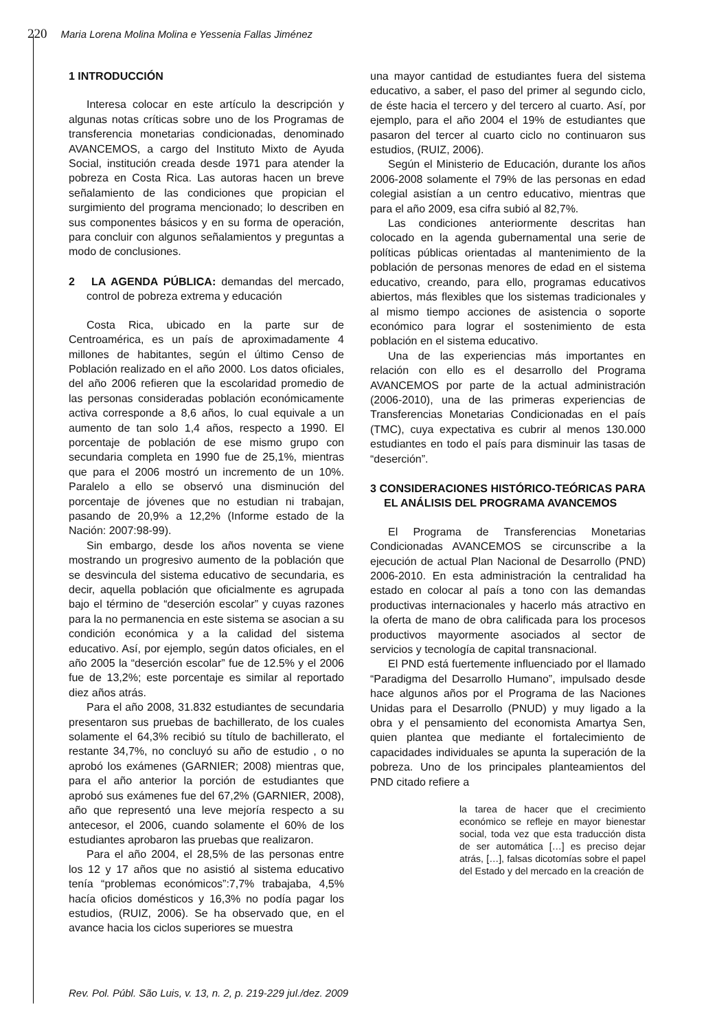220 Maria Lorena Molina Molina e Yessenia Fallas Jiménez
1 INTRODUCCIÓN
Interesa colocar en este artículo la descripción y algunas notas críticas sobre uno de los Programas de transferencia monetarias condicionadas, denominado AVANCEMOS, a cargo del Instituto Mixto de Ayuda Social, institución creada desde 1971 para atender la pobreza en Costa Rica. Las autoras hacen un breve señalamiento de las condiciones que propician el surgimiento del programa mencionado; lo describen en sus componentes básicos y en su forma de operación, para concluir con algunos señalamientos y preguntas a modo de conclusiones.
2 LA AGENDA PÚBLICA: demandas del mercado, control de pobreza extrema y educación
Costa Rica, ubicado en la parte sur de Centroamérica, es un país de aproximadamente 4 millones de habitantes, según el último Censo de Población realizado en el año 2000. Los datos oficiales, del año 2006 refieren que la escolaridad promedio de las personas consideradas población económicamente activa corresponde a 8,6 años, lo cual equivale a un aumento de tan solo 1,4 años, respecto a 1990. El porcentaje de población de ese mismo grupo con secundaria completa en 1990 fue de 25,1%, mientras que para el 2006 mostró un incremento de un 10%. Paralelo a ello se observó una disminución del porcentaje de jóvenes que no estudian ni trabajan, pasando de 20,9% a 12,2% (Informe estado de la Nación: 2007:98-99).
Sin embargo, desde los años noventa se viene mostrando un progresivo aumento de la población que se desvincula del sistema educativo de secundaria, es decir, aquella población que oficialmente es agrupada bajo el término de “deserción escolar” y cuyas razones para la no permanencia en este sistema se asocian a su condición económica y a la calidad del sistema educativo. Así, por ejemplo, según datos oficiales, en el año 2005 la “deserción escolar” fue de 12.5% y el 2006 fue de 13,2%; este porcentaje es similar al reportado diez años atrás.
Para el año 2008, 31.832 estudiantes de secundaria presentaron sus pruebas de bachillerato, de los cuales solamente el 64,3% recibió su título de bachillerato, el restante 34,7%, no concluyó su año de estudio , o no aprobó los exámenes (GARNIER; 2008) mientras que, para el año anterior la porción de estudiantes que aprobó sus exámenes fue del 67,2% (GARNIER, 2008), año que representó una leve mejoría respecto a su antecesor, el 2006, cuando solamente el 60% de los estudiantes aprobaron las pruebas que realizaron.
Para el año 2004, el 28,5% de las personas entre los 12 y 17 años que no asistió al sistema educativo tenía “problemas económicos”:7,7% trabajaba, 4,5% hacía oficios domésticos y 16,3% no podía pagar los estudios, (RUIZ, 2006). Se ha observado que, en el avance hacia los ciclos superiores se muestra
una mayor cantidad de estudiantes fuera del sistema educativo, a saber, el paso del primer al segundo ciclo, de éste hacia el tercero y del tercero al cuarto. Así, por ejemplo, para el año 2004 el 19% de estudiantes que pasaron del tercer al cuarto ciclo no continuaron sus estudios, (RUIZ, 2006).
Según el Ministerio de Educación, durante los años 2006-2008 solamente el 79% de las personas en edad colegial asistían a un centro educativo, mientras que para el año 2009, esa cifra subió al 82,7%.
Las condiciones anteriormente descritas han colocado en la agenda gubernamental una serie de políticas públicas orientadas al mantenimiento de la población de personas menores de edad en el sistema educativo, creando, para ello, programas educativos abiertos, más flexibles que los sistemas tradicionales y al mismo tiempo acciones de asistencia o soporte económico para lograr el sostenimiento de esta población en el sistema educativo.
Una de las experiencias más importantes en relación con ello es el desarrollo del Programa AVANCEMOS por parte de la actual administración (2006-2010), una de las primeras experiencias de Transferencias Monetarias Condicionadas en el país (TMC), cuya expectativa es cubrir al menos 130.000 estudiantes en todo el país para disminuir las tasas de “deserción”.
3 CONSIDERACIONES HISTÓRICO-TEÓRICAS PARA EL ANÁLISIS DEL PROGRAMA AVANCEMOS
El Programa de Transferencias Monetarias Condicionadas AVANCEMOS se circunscribe a la ejecución de actual Plan Nacional de Desarrollo (PND) 2006-2010. En esta administración la centralidad ha estado en colocar al país a tono con las demandas productivas internacionales y hacerlo más atractivo en la oferta de mano de obra calificada para los procesos productivos mayormente asociados al sector de servicios y tecnología de capital transnacional.
El PND está fuertemente influenciado por el llamado “Paradigma del Desarrollo Humano”, impulsado desde hace algunos años por el Programa de las Naciones Unidas para el Desarrollo (PNUD) y muy ligado a la obra y el pensamiento del economista Amartya Sen, quien plantea que mediante el fortalecimiento de capacidades individuales se apunta la superación de la pobreza. Uno de los principales planteamientos del PND citado refiere a
la tarea de hacer que el crecimiento económico se refleje en mayor bienestar social, toda vez que esta traducción dista de ser automática […] es preciso dejar atrás, […], falsas dicotomías sobre el papel del Estado y del mercado en la creación de
Rev. Pol. Públ. São Luis, v. 13, n. 2, p. 219-229 jul./dez. 2009